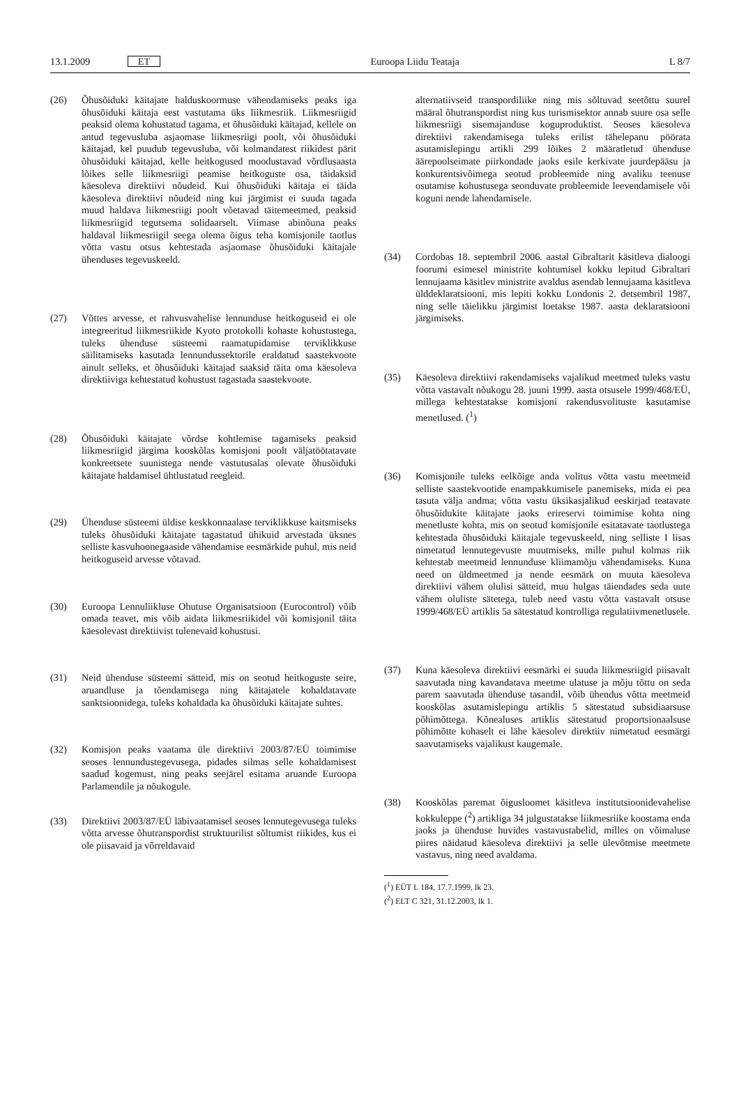13.1.2009 ET Euroopa Liidu Teataja L 8/7
(26) Õhusõiduki käitajate halduskoormuse vähendamiseks peaks iga õhusõiduki käitaja eest vastutama üks liikmesriik. Liikmesriigid peaksid olema kohustatud tagama, et õhusõiduki käitajad, kellele on antud tegevusluba asjaomase liikmesriigi poolt, või õhusõiduki käitajad, kel puudub tegevusluba, või kolmandatest riikidest pärit õhusõiduki käitajad, kelle heitkogused moodustavad võrdlusaasta lõikes selle liikmesriigi peamise heitkoguste osa, täidaksid käesoleva direktiivi nõudeid. Kui õhusõiduki käitaja ei täida käesoleva direktiivi nõudeid ning kui järgimist ei suuda tagada muud haldava liikmesriigi poolt võetavad täitemeetmed, peaksid liikmesriigid tegutsema solidaarselt. Viimase abinõuna peaks haldaval liikmesriigil seega olema õigus teha komisjonile taotlus võtta vastu otsus kehtestada asjaomase õhusõiduki käitajale ühenduses tegevuskeeld.
(27) Võttes arvesse, et rahvusvahelise lennunduse heitkoguseid ei ole integreeritud liikmesriikide Kyoto protokolli kohaste kohustustega, tuleks ühenduse süsteemi raamatupidamise terviklikkuse säilitamiseks kasutada lennundussektorile eraldatud saastekvoote ainult selleks, et õhusõiduki käitajad saaksid täita oma käesoleva direktiiviga kehtestatud kohustust tagastada saastekvoote.
(28) Õhusõiduki käitajate võrdse kohtlemise tagamiseks peaksid liikmesriigid järgima kooskõlas komisjoni poolt väljatöötatavate konkreetsete suunistega nende vastutusalas olevate õhusõiduki käitajate haldamisel ühtlustatud reegleid.
(29) Ühenduse süsteemi üldise keskkonnaalase terviklikkuse kaitsmiseks tuleks õhusõiduki käitajate tagastatud ühikuid arvestada üksnes selliste kasvuhoonegaaside vähendamise eesmärkide puhul, mis neid heitkoguseid arvesse võtavad.
(30) Euroopa Lennuliikluse Ohutuse Organisatsioon (Eurocontrol) võib omada teavet, mis võib aidata liikmesriikidel või komisjonil täita käesolevast direktiivist tulenevaid kohustusi.
(31) Neid ühenduse süsteemi sätteid, mis on seotud heitkoguste seire, aruandluse ja tõendamisega ning käitajatele kohaldatavate sanktsioonidega, tuleks kohaldada ka õhusõiduki käitajate suhtes.
(32) Komisjon peaks vaatama üle direktiivi 2003/87/EÜ toimimise seoses lennundustegevusega, pidades silmas selle kohaldamisest saadud kogemust, ning peaks seejärel esitama aruande Euroopa Parlamendile ja nõukogule.
(33) Direktiivi 2003/87/EÜ läbivaatamisel seoses lennutegevusega tuleks võtta arvesse õhutranspordist struktuurilist sõltumist riikides, kus ei ole piisavaid ja võrreldavaid
alternatiivseid transpordiliike ning mis sõltuvad seetõttu suurel määral õhutranspordist ning kus turismisektor annab suure osa selle liikmesriigi sisemajanduse koguproduktist. Seoses käesoleva direktiivi rakendamisega tuleks erilist tähelepanu pöörata asutamislepingu artikli 299 lõikes 2 määratletud ühenduse äärepoolseimate piirkondade jaoks esile kerkivate juurdepääsu ja konkurentsivõimega seotud probleemide ning avaliku teenuse osutamise kohustusega seonduvate probleemide leevendamisele või koguni nende lahendamisele.
(34) Cordobas 18. septembril 2006. aastal Gibraltarit käsitleva dialoogi foorumi esimesel ministrite kohtumisel kokku lepitud Gibraltari lennujaama käsitlev ministrite avaldus asendab lennujaama käsitleva ülddeklaratsiooni, mis lepiti kokku Londonis 2. detsembril 1987, ning selle täielikku järgimist loetakse 1987. aasta deklaratsiooni järgimiseks.
(35) Käesoleva direktiivi rakendamiseks vajalikud meetmed tuleks vastu võtta vastavalt nõukogu 28. juuni 1999. aasta otsusele 1999/468/EÜ, millega kehtestatakse komisjoni rakendusvolituste kasutamise menetlused. (<sup>1</sup>)
(36) Komisjonile tuleks eelkõige anda volitus võtta vastu meetmeid selliste saastekvootide enampakkumisele panemiseks, mida ei pea tasuta välja andma; võtta vastu üksikasjalikud eeskirjad teatavate õhusõidukite käitajate jaoks erireservi toimimise kohta ning menetluste kohta, mis on seotud komisjonile esitatavate taotlustega kehtestada õhusõiduki käitajale tegevuskeeld, ning selliste I lisas nimetatud lennutegevuste muutmiseks, mille puhul kolmas riik kehtestab meetmeid lennunduse kliimamõju vähendamiseks. Kuna need on üldmeetmed ja nende eesmärk on muuta käesoleva direktiivi vähem olulisi sätteid, muu hulgas täiendades seda uute vähem oluliste sätetega, tuleb need vastu võtta vastavalt otsuse 1999/468/EÜ artiklis 5a sätestatud kontrolliga regulatiivmenetlusele.
(37) Kuna käesoleva direktiivi eesmärki ei suuda liikmesriigid piisavalt saavutada ning kavandatava meetme ulatuse ja mõju tõttu on seda parem saavutada ühenduse tasandil, võib ühendus võtta meetmeid kooskõlas asutamislepingu artiklis 5 sätestatud subsidiaarsuse põhimõttega. Kõnealuses artiklis sätestatud proportsionaalsuse põhimõtte kohaselt ei lähe käesolev direktiiv nimetatud eesmärgi saavutamiseks vajalikust kaugemale.
(38) Kooskõlas paremat õigusloomet käsitleva institutsioonidevahelise kokkuleppe (<sup>2</sup>) artikliga 34 julgustatakse liikmesriike koostama enda jaoks ja ühenduse huvides vastavustabelid, milles on võimaluse piires näidatud käesoleva direktiivi ja selle ülevõtmise meetmete vastavus, ning need avaldama.
(<sup>1</sup>) EÜT L 184, 17.7.1999, lk 23.
(<sup>2</sup>) ELT C 321, 31.12.2003, lk 1.